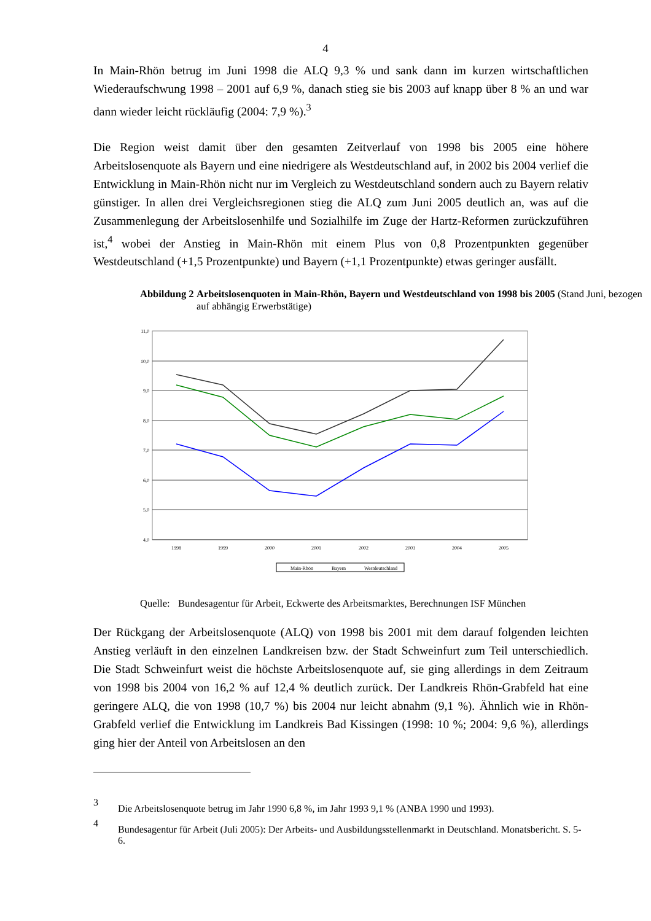4
In Main-Rhön betrug im Juni 1998 die ALQ 9,3 % und sank dann im kurzen wirtschaftlichen Wiederaufschwung 1998 – 2001 auf 6,9 %, danach stieg sie bis 2003 auf knapp über 8 % an und war dann wieder leicht rückläufig (2004: 7,9 %).<sup>3</sup>
Die Region weist damit über den gesamten Zeitverlauf von 1998 bis 2005 eine höhere Arbeitslosenquote als Bayern und eine niedrigere als Westdeutschland auf, in 2002 bis 2004 verlief die Entwicklung in Main-Rhön nicht nur im Vergleich zu Westdeutschland sondern auch zu Bayern relativ günstiger. In allen drei Vergleichsregionen stieg die ALQ zum Juni 2005 deutlich an, was auf die Zusammenlegung der Arbeitslosenhilfe und Sozialhilfe im Zuge der Hartz-Reformen zurückzuführen ist,<sup>4</sup> wobei der Anstieg in Main-Rhön mit einem Plus von 0,8 Prozentpunkten gegenüber Westdeutschland (+1,5 Prozentpunkte) und Bayern (+1,1 Prozentpunkte) etwas geringer ausfällt.
Abbildung 2 Arbeitslosenquoten in Main-Rhön, Bayern und Westdeutschland von 1998 bis 2005 (Stand Juni, bezogen auf abhängig Erwerbstätige)
11,0
10,0
9,0
8,0
7,0
6,0
5,0
4,0
1998
1999
2000
2001
2002
2003
2004
2005
Main-Rhön
Bayern
Westdeutschland
Quelle:
Bundesagentur für Arbeit, Eckwerte des Arbeitsmarktes, Berechnungen ISF München
Der Rückgang der Arbeitslosenquote (ALQ) von 1998 bis 2001 mit dem darauf folgenden leichten Anstieg verläuft in den einzelnen Landkreisen bzw. der Stadt Schweinfurt zum Teil unterschiedlich. Die Stadt Schweinfurt weist die höchste Arbeitslosenquote auf, sie ging allerdings in dem Zeitraum von 1998 bis 2004 von 16,2 % auf 12,4 % deutlich zurück. Der Landkreis Rhön-Grabfeld hat eine geringere ALQ, die von 1998 (10,7 %) bis 2004 nur leicht abnahm (9,1 %). Ähnlich wie in Rhön-Grabfeld verlief die Entwicklung im Landkreis Bad Kissingen (1998: 10 %; 2004: 9,6 %), allerdings ging hier der Anteil von Arbeitslosen an den
3
Die Arbeitslosenquote betrug im Jahr 1990 6,8 %, im Jahr 1993 9,1 % (ANBA 1990 und 1993).
4
Bundesagentur für Arbeit (Juli 2005): Der Arbeits- und Ausbildungsstellenmarkt in Deutschland. Monatsbericht. S. 5-6.